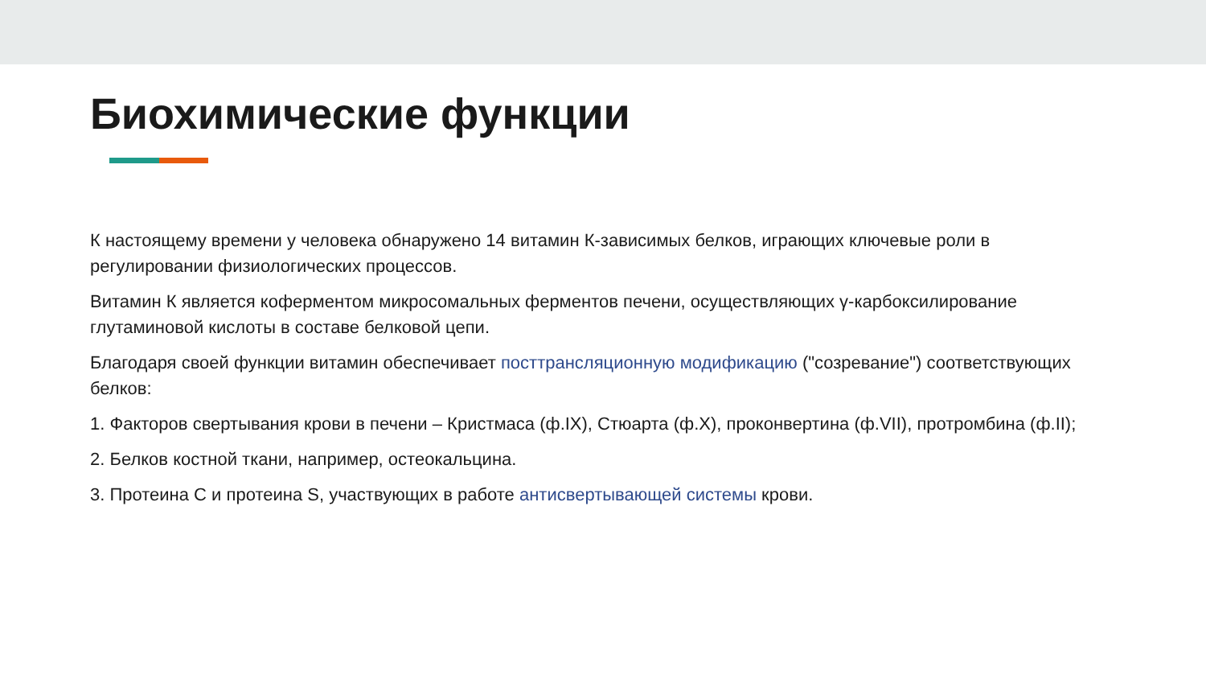Биохимические функции
К настоящему времени у человека обнаружено 14 витамин К-зависимых белков, играющих ключевые роли в регулировании физиологических процессов.
Витамин К является коферментом микросомальных ферментов печени, осуществляющих γ-карбоксилирование глутаминовой кислоты в составе белковой цепи.
Благодаря своей функции витамин обеспечивает посттрансляционную модификацию ("созревание") соответствующих белков:
1. Факторов свертывания крови в печени – Кристмаса (ф.IX), Стюарта (ф.X), проконвертина (ф.VII), протромбина (ф.II);
2. Белков костной ткани, например, остеокальцина.
3. Протеина С и протеина S, участвующих в работе антисвертывающей системы крови.